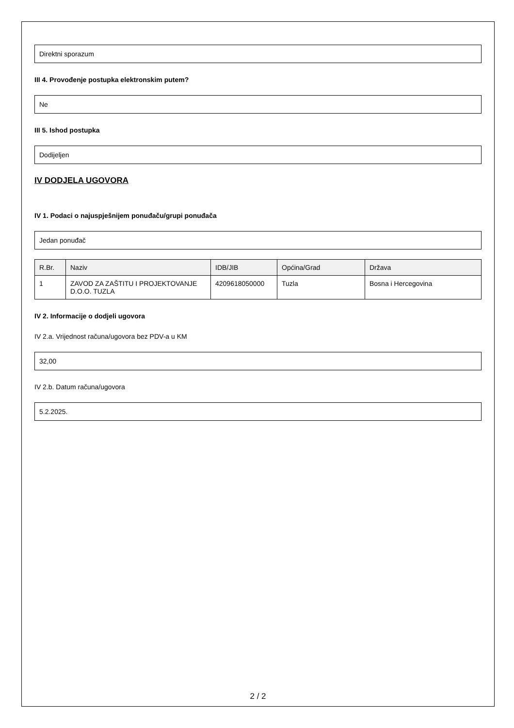Direktni sporazum
III 4. Provođenje postupka elektronskim putem?
Ne
III 5. Ishod postupka
Dodijeljen
IV DODJELA UGOVORA
IV 1. Podaci o najuspješnijem ponuđaču/grupi ponuđača
Jedan ponuđač
| R.Br. | Naziv | IDB/JIB | Općina/Grad | Država |
| --- | --- | --- | --- | --- |
| 1 | ZAVOD ZA ZAŠTITU I PROJEKTOVANJE D.O.O. TUZLA | 4209618050000 | Tuzla | Bosna i Hercegovina |
IV 2. Informacije o dodjeli ugovora
IV 2.a. Vrijednost računa/ugovora bez PDV-a u KM
32,00
IV 2.b. Datum računa/ugovora
5.2.2025.
2 / 2